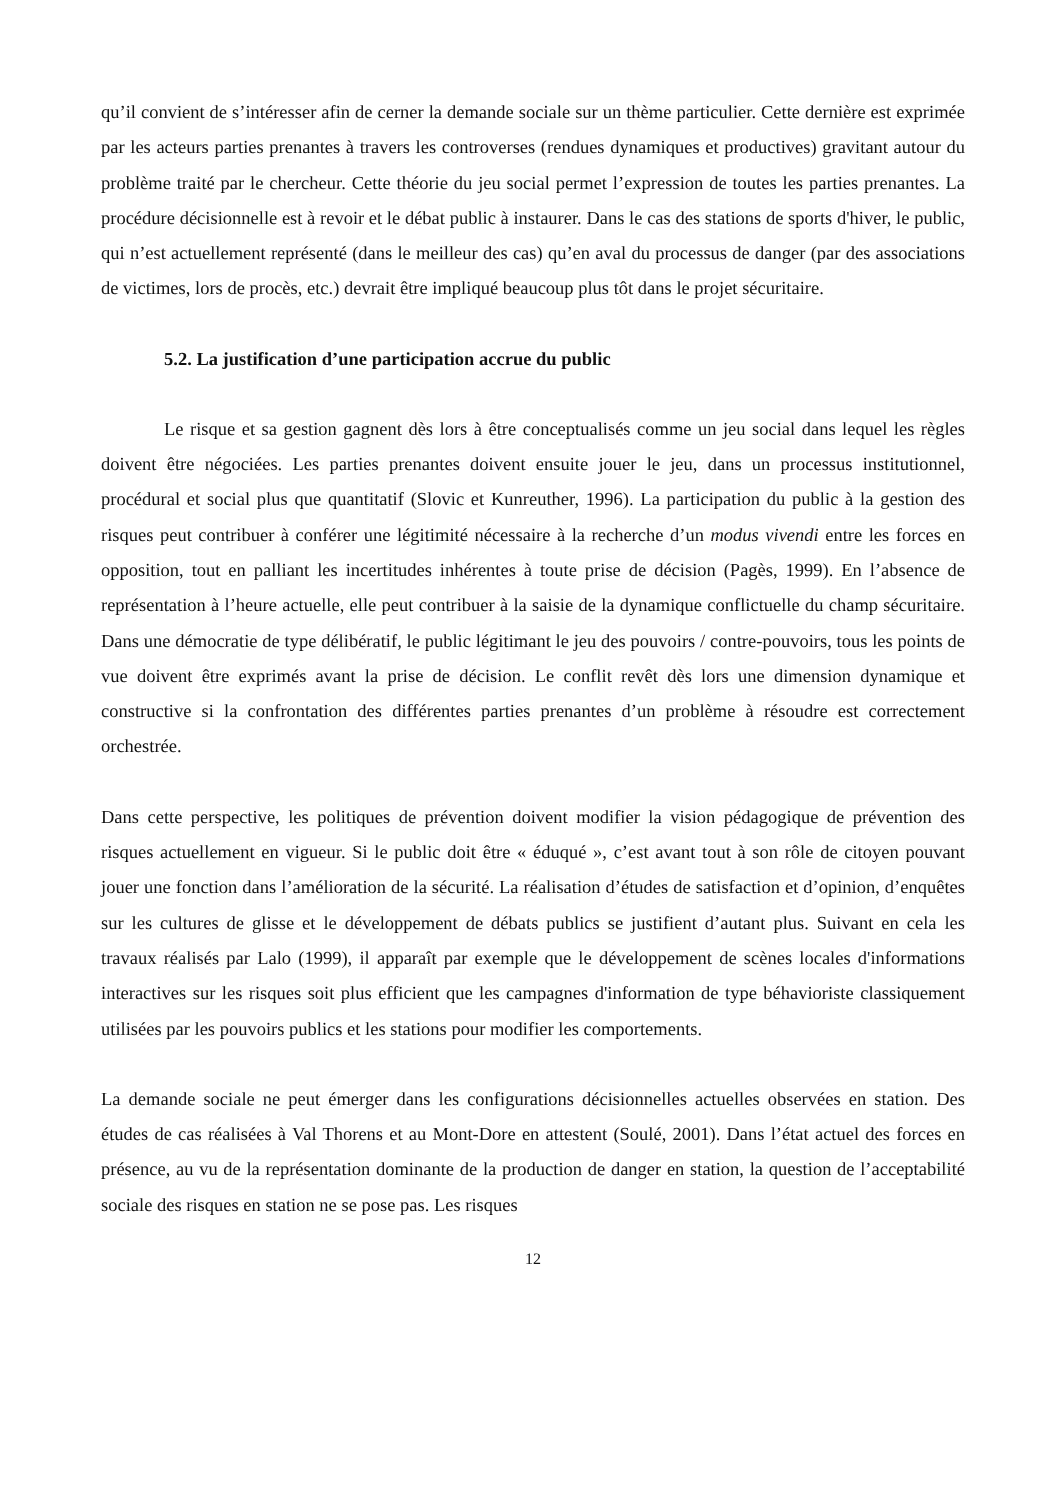qu’il convient de s’intéresser afin de cerner la demande sociale sur un thème particulier. Cette dernière est exprimée par les acteurs parties prenantes à travers les controverses (rendues dynamiques et productives) gravitant autour du problème traité par le chercheur. Cette théorie du jeu social permet l’expression de toutes les parties prenantes. La procédure décisionnelle est à revoir et le débat public à instaurer. Dans le cas des stations de sports d'hiver, le public, qui n’est actuellement représenté (dans le meilleur des cas) qu’en aval du processus de danger (par des associations de victimes, lors de procès, etc.) devrait être impliqué beaucoup plus tôt dans le projet sécuritaire.
5.2. La justification d’une participation accrue du public
Le risque et sa gestion gagnent dès lors à être conceptualisés comme un jeu social dans lequel les règles doivent être négociées. Les parties prenantes doivent ensuite jouer le jeu, dans un processus institutionnel, procédural et social plus que quantitatif (Slovic et Kunreuther, 1996). La participation du public à la gestion des risques peut contribuer à conférer une légitimité nécessaire à la recherche d’un modus vivendi entre les forces en opposition, tout en palliant les incertitudes inhérentes à toute prise de décision (Pagès, 1999). En l’absence de représentation à l’heure actuelle, elle peut contribuer à la saisie de la dynamique conflictuelle du champ sécuritaire. Dans une démocratie de type délibératif, le public légitimant le jeu des pouvoirs / contre-pouvoirs, tous les points de vue doivent être exprimés avant la prise de décision. Le conflit revêt dès lors une dimension dynamique et constructive si la confrontation des différentes parties prenantes d’un problème à résoudre est correctement orchestrée.
Dans cette perspective, les politiques de prévention doivent modifier la vision pédagogique de prévention des risques actuellement en vigueur. Si le public doit être « éduqué », c’est avant tout à son rôle de citoyen pouvant jouer une fonction dans l’amélioration de la sécurité. La réalisation d’études de satisfaction et d’opinion, d’enquêtes sur les cultures de glisse et le développement de débats publics se justifient d’autant plus. Suivant en cela les travaux réalisés par Lalo (1999), il apparaît par exemple que le développement de scènes locales d'informations interactives sur les risques soit plus efficient que les campagnes d'information de type béhavioriste classiquement utilisées par les pouvoirs publics et les stations pour modifier les comportements.
La demande sociale ne peut émerger dans les configurations décisionnelles actuelles observées en station. Des études de cas réalisées à Val Thorens et au Mont-Dore en attestent (Soulé, 2001). Dans l’état actuel des forces en présence, au vu de la représentation dominante de la production de danger en station, la question de l’acceptabilité sociale des risques en station ne se pose pas. Les risques
12